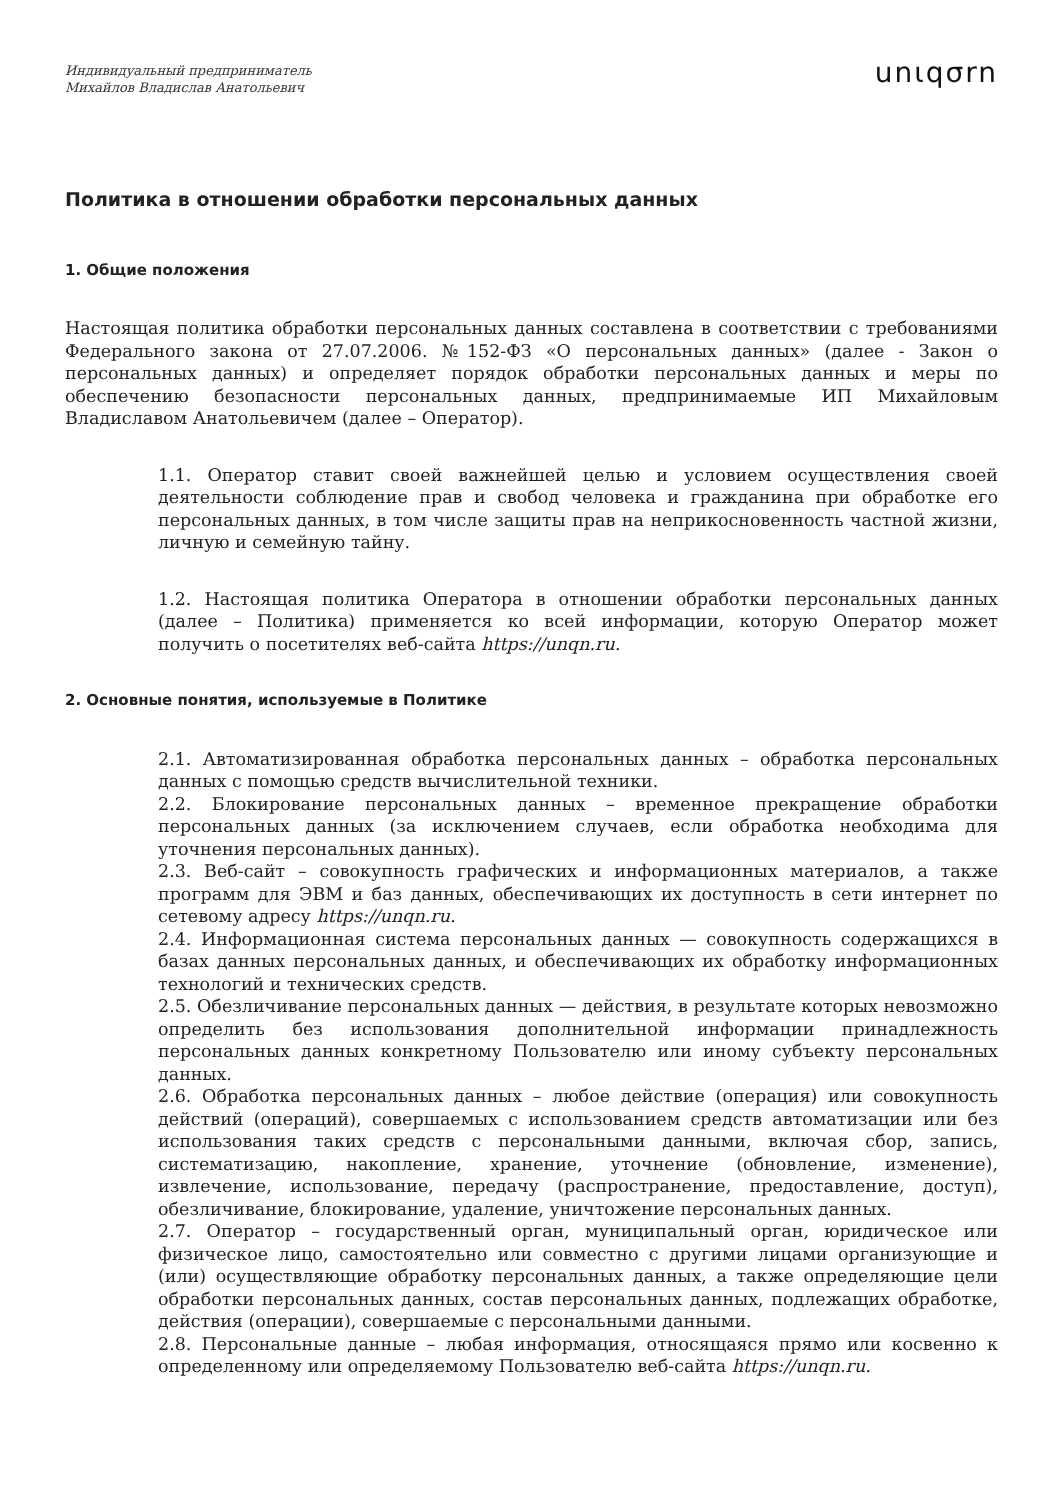Индивидуальный предприниматель
Михайлов Владислав Анатольевич
unιqσrn
Политика в отношении обработки персональных данных
1. Общие положения
Настоящая политика обработки персональных данных составлена в соответствии с требованиями Федерального закона от 27.07.2006. №152-ФЗ «О персональных данных» (далее - Закон о персональных данных) и определяет порядок обработки персональных данных и меры по обеспечению безопасности персональных данных, предпринимаемые ИП Михайловым Владиславом Анатольевичем (далее – Оператор).
1.1. Оператор ставит своей важнейшей целью и условием осуществления своей деятельности соблюдение прав и свобод человека и гражданина при обработке его персональных данных, в том числе защиты прав на неприкосновенность частной жизни, личную и семейную тайну.
1.2. Настоящая политика Оператора в отношении обработки персональных данных (далее – Политика) применяется ко всей информации, которую Оператор может получить о посетителях веб-сайта https://unqn.ru.
2. Основные понятия, используемые в Политике
2.1. Автоматизированная обработка персональных данных – обработка персональных данных с помощью средств вычислительной техники.
2.2. Блокирование персональных данных – временное прекращение обработки персональных данных (за исключением случаев, если обработка необходима для уточнения персональных данных).
2.3. Веб-сайт – совокупность графических и информационных материалов, а также программ для ЭВМ и баз данных, обеспечивающих их доступность в сети интернет по сетевому адресу https://unqn.ru.
2.4. Информационная система персональных данных — совокупность содержащихся в базах данных персональных данных, и обеспечивающих их обработку информационных технологий и технических средств.
2.5. Обезличивание персональных данных — действия, в результате которых невозможно определить без использования дополнительной информации принадлежность персональных данных конкретному Пользователю или иному субъекту персональных данных.
2.6. Обработка персональных данных – любое действие (операция) или совокупность действий (операций), совершаемых с использованием средств автоматизации или без использования таких средств с персональными данными, включая сбор, запись, систематизацию, накопление, хранение, уточнение (обновление, изменение), извлечение, использование, передачу (распространение, предоставление, доступ), обезличивание, блокирование, удаление, уничтожение персональных данных.
2.7. Оператор – государственный орган, муниципальный орган, юридическое или физическое лицо, самостоятельно или совместно с другими лицами организующие и (или) осуществляющие обработку персональных данных, а также определяющие цели обработки персональных данных, состав персональных данных, подлежащих обработке, действия (операции), совершаемые с персональными данными.
2.8. Персональные данные – любая информация, относящаяся прямо или косвенно к определенному или определяемому Пользователю веб-сайта https://unqn.ru.